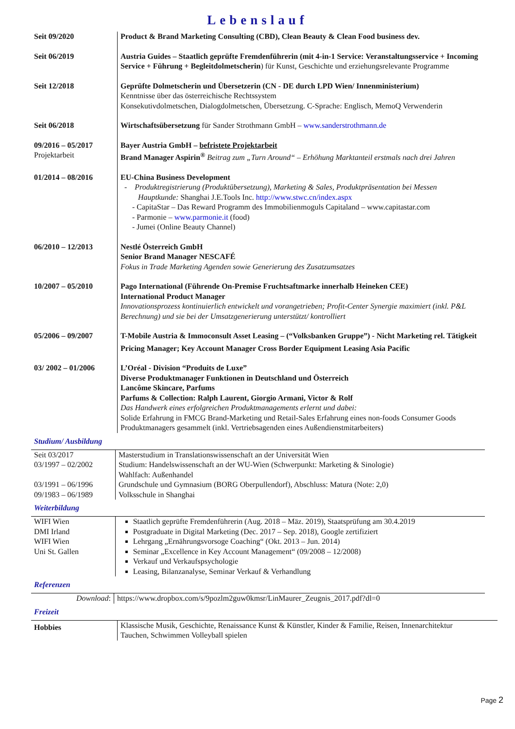Lebenslauf
| Seit 09/2020 | Product & Brand Marketing Consulting (CBD), Clean Beauty & Clean Food business dev. |
| Seit 06/2019 | Austria Guides – Staatlich geprüfte Fremdenführerin (mit 4-in-1 Service: Veranstaltungsservice + Incoming Service + Führung + Begleitdolmetscherin ) für Kunst, Geschichte und erziehungsrelevante Programme |
| Seit 12/2018 | Geprüfte Dolmetscherin und Übersetzerin (CN - DE durch LPD Wien/ Innenministerium) Kenntnisse über das österreichische Rechtssystem Konsekutivdolmetschen, Dialogdolmetschen, Übersetzung. C-Sprache: Englisch, MemoQ Verwenderin |
| Seit 06/2018 | Wirtschaftsübersetzung für Sander Strothmann GmbH – www.sanderstrothmann.de |
| 09/2016 – 05/2017 Projektarbeit | Bayer Austria GmbH – befristete Projektarbeit Brand Manager Aspirin<sup>®</sup> Beitrag zum „Turn Around“ – Erhöhung Marktanteil erstmals nach drei Jahren |
| 01/2014 – 08/2016 | EU-China Business Development - Produktregistrierung (Produktübersetzung), Marketing & Sales, Produktpräsentation bei Messen Hauptkunde: Shanghai J.E.Tools Inc. http://www.stwc.cn/index.aspx - CapitaStar – Das Reward Programm des Immobilienmoguls Capitaland – www.capitastar.com - Parmonie – www.parmonie.it (food) - Jumei (Online Beauty Channel) |
| 06/2010 – 12/2013 | Nestlé Österreich GmbH Senior Brand Manager NESCAFÉ Fokus in Trade Marketing Agenden sowie Generierung des Zusatzumsatzes |
| 10/2007 – 05/2010 | Pago International (Führende On-Premise Fruchtsaftmarke innerhalb Heineken CEE) International Product Manager Innovationsprozess kontinuierlich entwickelt und vorangetrieben; Profit-Center Synergie maximiert (inkl. P&L Berechnung) und sie bei der Umsatzgenerierung unterstützt/ kontrolliert |
| 05/2006 – 09/2007 | T-Mobile Austria & Immoconsult Asset Leasing – (“Volksbanken Gruppe”) - Nicht Marketing rel. Tätigkeit Pricing Manager; Key Account Manager Cross Border Equipment Leasing Asia Pacific |
| 03/ 2002 – 01/2006 | L’Oréal - Division “Produits de Luxe” Diverse Produktmanager Funktionen in Deutschland und Österreich Lancôme Skincare, Parfums Parfums & Collection: Ralph Laurent, Giorgio Armani, Victor & Rolf Das Handwerk eines erfolgreichen Produktmanagements erlernt und dabei: Solide Erfahrung in FMCG Brand-Marketing und Retail-Sales Erfahrung eines non-foods Consumer Goods Produktmanagers gesammelt (inkl. Vertriebsagenden eines Außendienstmitarbeiters) |
Studium/ Ausbildung
| Seit 03/2017 03/1997 – 02/2002 03/1991 – 06/1996 09/1983 – 06/1989 | Masterstudium in Translationswissenschaft an der Universität Wien Studium: Handelswissenschaft an der WU-Wien (Schwerpunkt: Marketing & Sinologie) Wahlfach: Außenhandel Grundschule und Gymnasium (BORG Oberpullendorf), Abschluss: Matura (Note: 2,0) Volksschule in Shanghai |
Weiterbildung
| WIFI Wien DMI Irland WIFI Wien Uni St. Gallen | Staatlich geprüfte Fremdenführerin (Aug. 2018 – Mäz. 2019), Staatsprüfung am 30.4.2019 Postgraduate in Digital Marketing (Dec. 2017 – Sep. 2018), Google zertifiziert Lehrgang „Ernährungsvorsoge Coaching“ (Okt. 2013 – Jun. 2014) Seminar „Excellence in Key Account Management“ (09/2008 – 12/2008) Verkauf und Verkaufspsychologie Leasing, Bilanzanalyse, Seminar Verkauf & Verhandlung |
Referenzen
| Download : | https://www.dropbox.com/s/9pozlm2guw0kmsr/LinMaurer_Zeugnis_2017.pdf?dl=0 |
Freizeit
| Hobbies | Klassische Musik, Geschichte, Renaissance Kunst & Künstler, Kinder & Familie, Reisen, Innenarchitektur Tauchen, Schwimmen Volleyball spielen |
Page 2